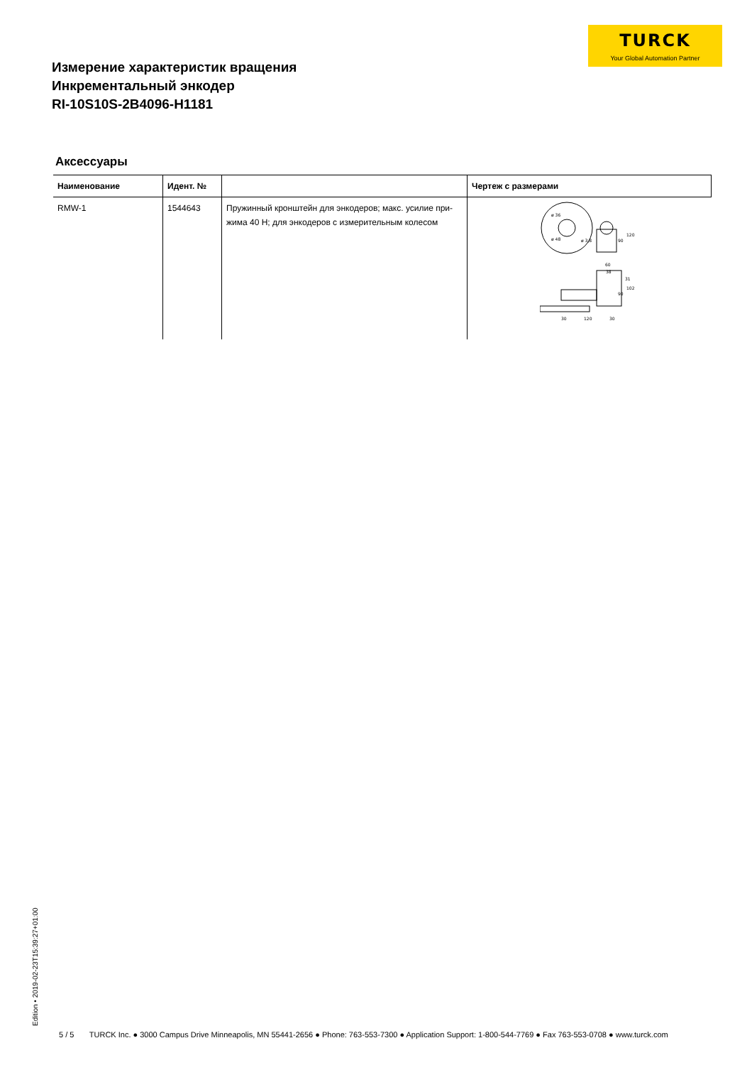TURCK
Your Global Automation Partner
Измерение характеристик вращения
Инкрементальный энкодер
RI-10S10S-2B4096-H1181
Аксессуары
| Наименование | Идент. № | | Чертеж с размерами |
| --- | --- | --- | --- |
| RMW-1 | 1544643 | Пружинный кронштейн для энкодеров; макс. усилие при-жима 40 Н; для энкодеров с измерительным колесом | ø 36 ø 48 ø 3,8 120 90 60 38 31 102 90 30 120 30 |
Edition • 2019-02-23T15:39:27+01:00
5 / 5 TURCK Inc. ● 3000 Campus Drive Minneapolis, MN 55441-2656 ● Phone: 763-553-7300 ● Application Support: 1-800-544-7769 ● Fax 763-553-0708 ● www.turck.com